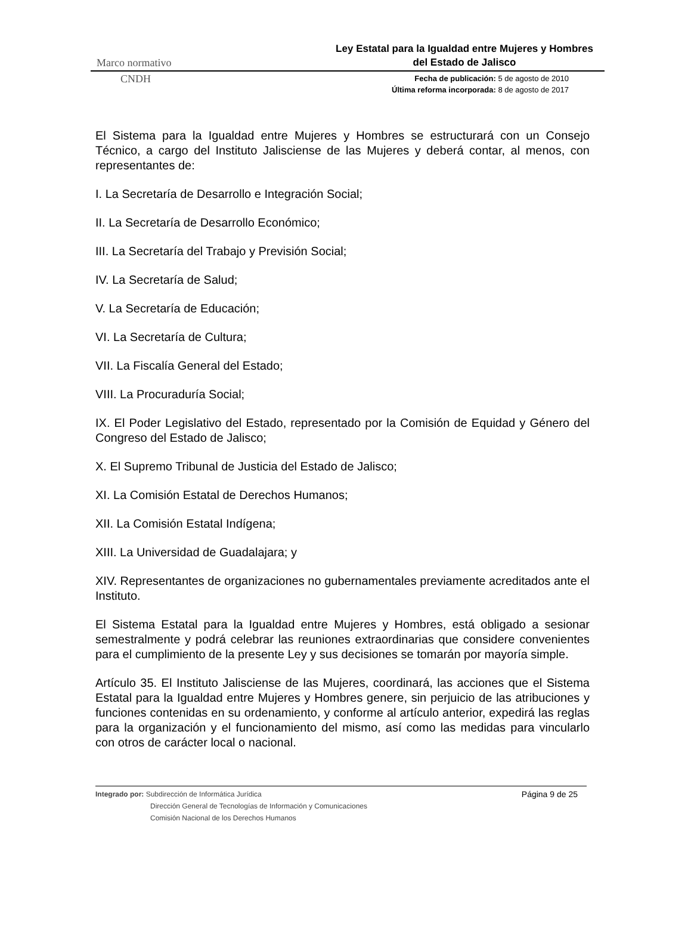Marco normativo
Ley Estatal para la Igualdad entre Mujeres y Hombres
del Estado de Jalisco
CNDH
Fecha de publicación: 5 de agosto de 2010
Última reforma incorporada: 8 de agosto de 2017
El Sistema para la Igualdad entre Mujeres y Hombres se estructurará con un Consejo Técnico, a cargo del Instituto Jalisciense de las Mujeres y deberá contar, al menos, con representantes de:
I. La Secretaría de Desarrollo e Integración Social;
II. La Secretaría de Desarrollo Económico;
III. La Secretaría del Trabajo y Previsión Social;
IV. La Secretaría de Salud;
V. La Secretaría de Educación;
VI. La Secretaría de Cultura;
VII. La Fiscalía General del Estado;
VIII. La Procuraduría Social;
IX. El Poder Legislativo del Estado, representado por la Comisión de Equidad y Género del Congreso del Estado de Jalisco;
X. El Supremo Tribunal de Justicia del Estado de Jalisco;
XI. La Comisión Estatal de Derechos Humanos;
XII. La Comisión Estatal Indígena;
XIII. La Universidad de Guadalajara; y
XIV. Representantes de organizaciones no gubernamentales previamente acreditados ante el Instituto.
El Sistema Estatal para la Igualdad entre Mujeres y Hombres, está obligado a sesionar semestralmente y podrá celebrar las reuniones extraordinarias que considere convenientes para el cumplimiento de la presente Ley y sus decisiones se tomarán por mayoría simple.
Artículo 35. El Instituto Jalisciense de las Mujeres, coordinará, las acciones que el Sistema Estatal para la Igualdad entre Mujeres y Hombres genere, sin perjuicio de las atribuciones y funciones contenidas en su ordenamiento, y conforme al artículo anterior, expedirá las reglas para la organización y el funcionamiento del mismo, así como las medidas para vincularlo con otros de carácter local o nacional.
Integrado por: Subdirección de Informática Jurídica
Dirección General de Tecnologías de Información y Comunicaciones
Comisión Nacional de los Derechos Humanos
Página 9 de 25